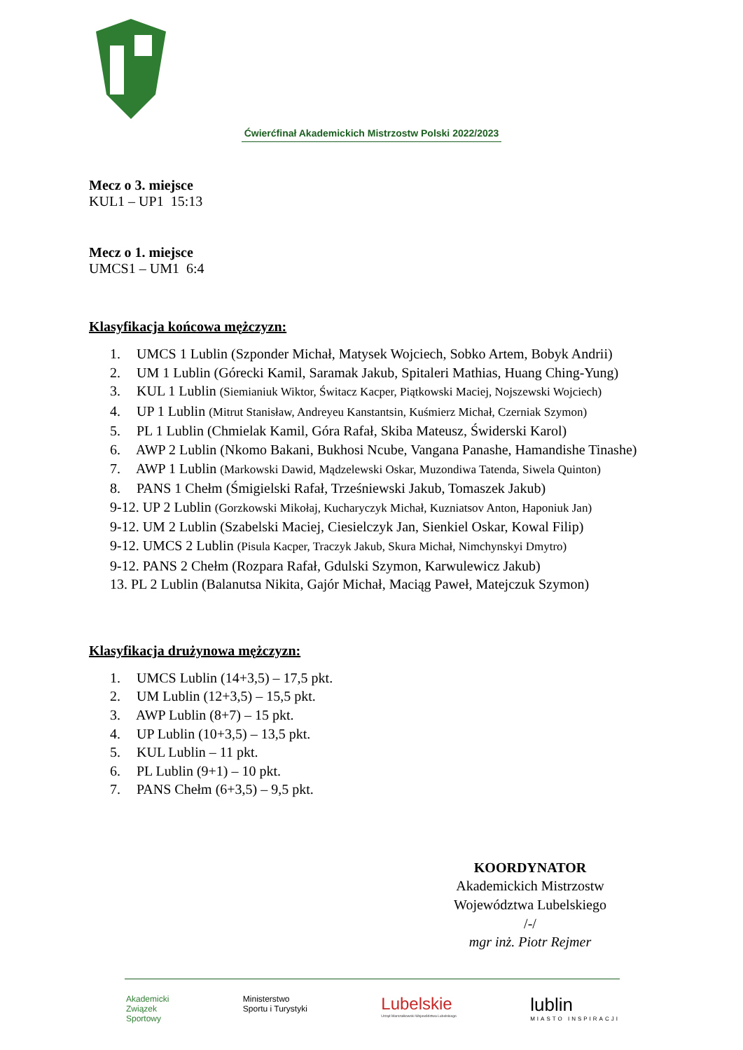Ćwierćfinał Akademickich Mistrzostw Polski 2022/2023
Mecz o 3. miejsce
KUL1 – UP1 15:13
Mecz o 1. miejsce
UMCS1 – UM1 6:4
Klasyfikacja końcowa mężczyzn:
1. UMCS 1 Lublin (Szponder Michał, Matysek Wojciech, Sobko Artem, Bobyk Andrii)
2. UM 1 Lublin (Górecki Kamil, Saramak Jakub, Spitaleri Mathias, Huang Ching-Yung)
3. KUL 1 Lublin (Siemianiuk Wiktor, Świtacz Kacper, Piątkowski Maciej, Nojszewski Wojciech)
4. UP 1 Lublin (Mitrut Stanisław, Andreyeu Kanstantsin, Kuśmierz Michał, Czerniak Szymon)
5. PL 1 Lublin (Chmielak Kamil, Góra Rafał, Skiba Mateusz, Świderski Karol)
6. AWP 2 Lublin (Nkomo Bakani, Bukhosi Ncube, Vangana Panashe, Hamandishe Tinashe)
7. AWP 1 Lublin (Markowski Dawid, Mądzelewski Oskar, Muzondiwa Tatenda, Siwela Quinton)
8. PANS 1 Chełm (Śmigielski Rafał, Trześniewski Jakub, Tomaszek Jakub)
9-12. UP 2 Lublin (Gorzkowski Mikołaj, Kucharyczyk Michał, Kuzniatsov Anton, Haponiuk Jan)
9-12. UM 2 Lublin (Szabelski Maciej, Ciesielczyk Jan, Sienkiel Oskar, Kowal Filip)
9-12. UMCS 2 Lublin (Pisula Kacper, Traczyk Jakub, Skura Michał, Nimchynskyi Dmytro)
9-12. PANS 2 Chełm (Rozpara Rafał, Gdulski Szymon, Karwulewicz Jakub)
13. PL 2 Lublin (Balanutsa Nikita, Gajór Michał, Maciąg Paweł, Matejczuk Szymon)
Klasyfikacja drużynowa mężczyzn:
1. UMCS Lublin (14+3,5) – 17,5 pkt.
2. UM Lublin (12+3,5) – 15,5 pkt.
3. AWP Lublin (8+7) – 15 pkt.
4. UP Lublin (10+3,5) – 13,5 pkt.
5. KUL Lublin – 11 pkt.
6. PL Lublin (9+1) – 10 pkt.
7. PANS Chełm (6+3,5) – 9,5 pkt.
KOORDYNATOR
Akademickich Mistrzostw
Województwa Lubelskiego
/-/
mgr inż. Piotr Rejmer
Akademicki
Związek
Sportowy
Ministerstwo
Sportu i Turystyki
Lubelskie
Urząd Marszałkowski Województwa Lubelskiego
lublin
MIASTO INSPIRACJI